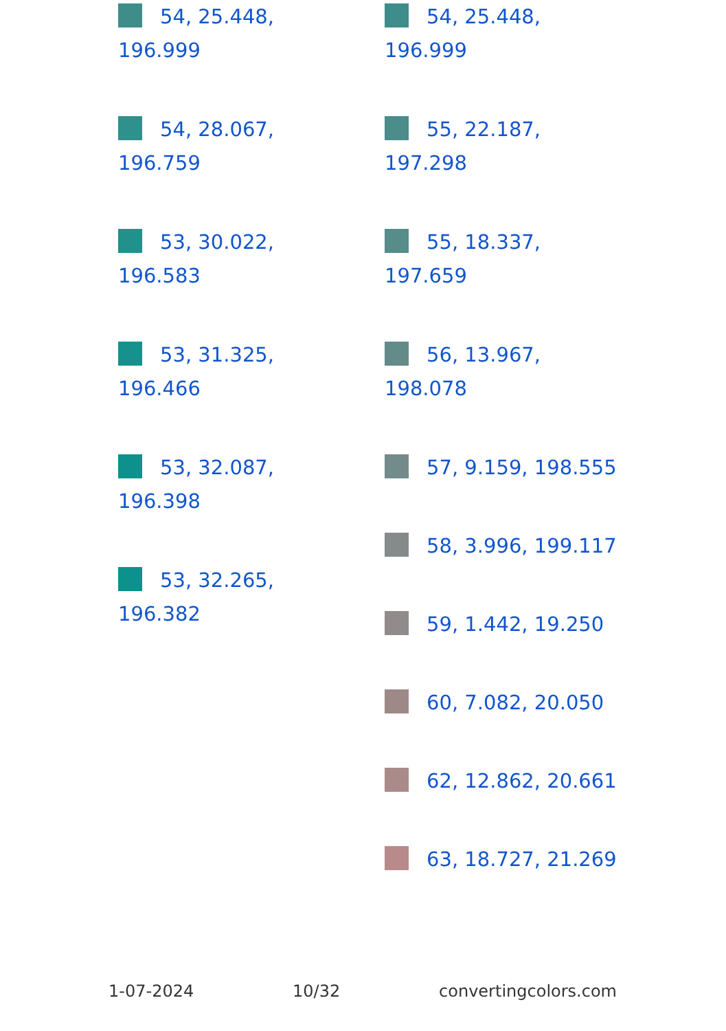54, 25.448, 196.999
54, 28.067, 196.759
53, 30.022, 196.583
53, 31.325, 196.466
53, 32.087, 196.398
53, 32.265, 196.382
54, 25.448, 196.999
55, 22.187, 197.298
55, 18.337, 197.659
56, 13.967, 198.078
57, 9.159, 198.555
58, 3.996, 199.117
59, 1.442, 19.250
60, 7.082, 20.050
62, 12.862, 20.661
63, 18.727, 21.269
1-07-2024 10/32 convertingcolors.com